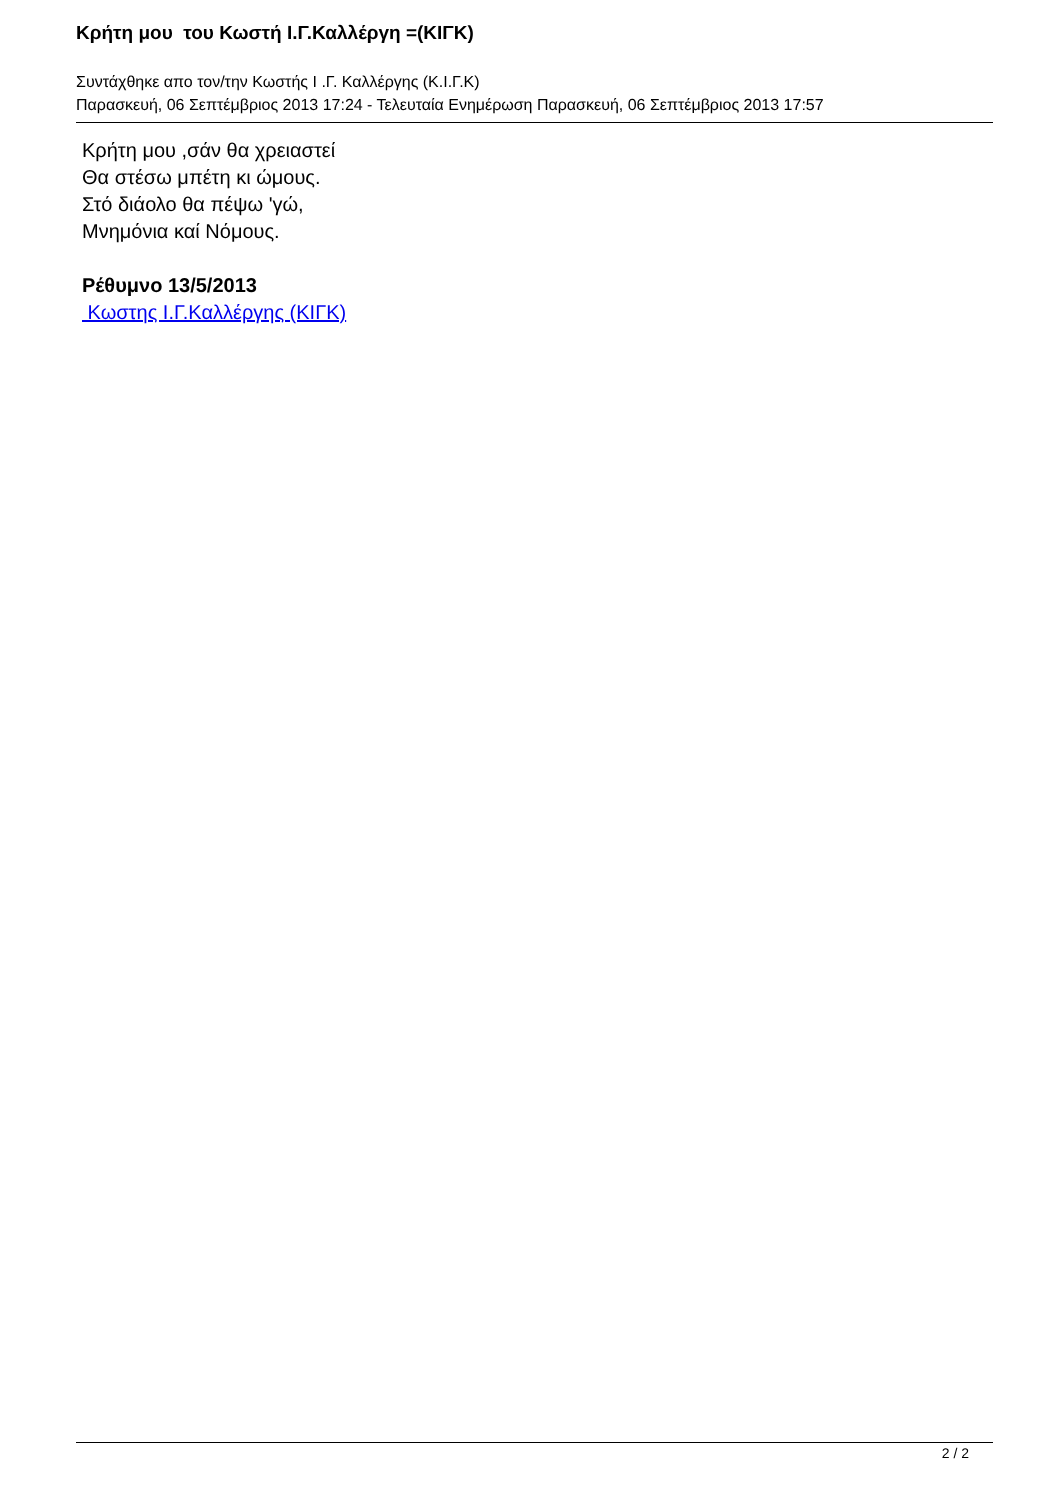Κρήτη μου του Κωστή Ι.Γ.Καλλέργη =(ΚΙΓΚ)
Συντάχθηκε απο τον/την Κωστής Ι .Γ. Καλλέργης (Κ.Ι.Γ.Κ)
Παρασκευή, 06 Σεπτέμβριος 2013 17:24 - Τελευταία Ενημέρωση Παρασκευή, 06 Σεπτέμβριος 2013 17:57
Κρήτη μου ,σάν θα χρειαστεί
Θα στέσω μπέτη κι ώμους.
Στό διάολο θα πέψω 'γώ,
Μνημόνια καί Νόμους.
Ρέθυμνο 13/5/2013
Κωστης Ι.Γ.Καλλέργης (ΚΙΓΚ)
2 / 2